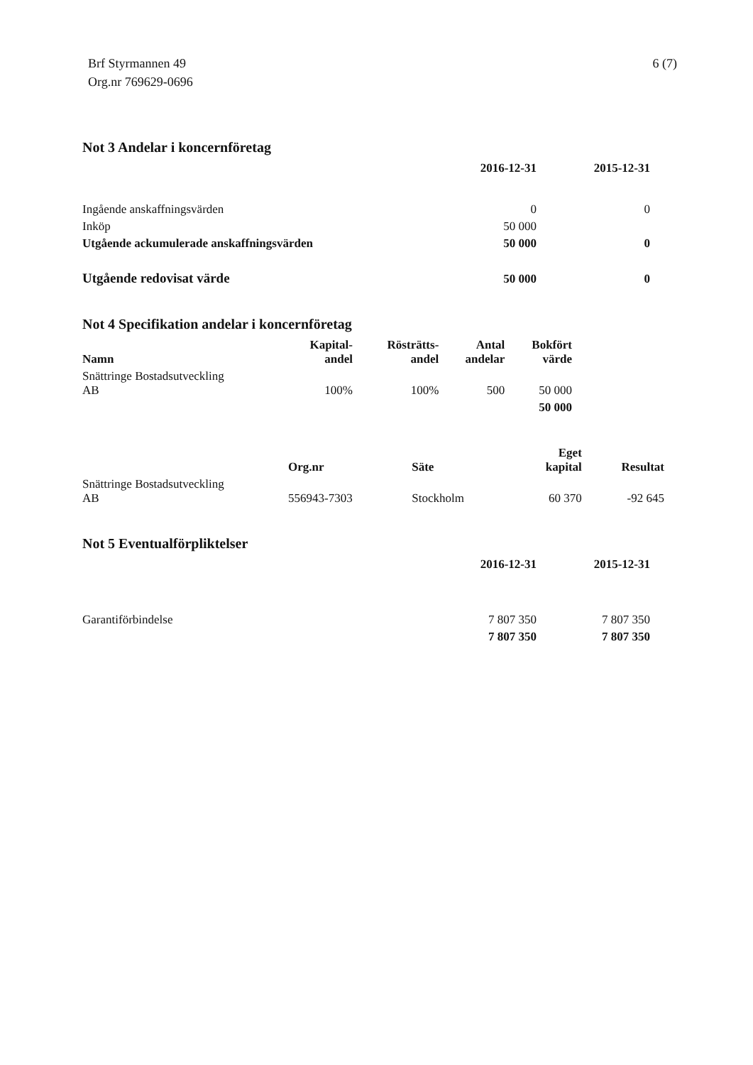Brf Styrmannen 49
Org.nr 769629-0696
6 (7)
Not 3 Andelar i koncernföretag
| | 2016-12-31 | 2015-12-31 |
| --- | --- | --- |
| Ingående anskaffningsvärden | 0 | 0 |
| Inköp | 50 000 | |
| Utgående ackumulerade anskaffningsvärden | 50 000 | 0 |
| Utgående redovisat värde | 50 000 | 0 |
Not 4 Specifikation andelar i koncernföretag
| Namn | Kapital- andel | Rösträtts- andel | Antal andelar | Bokfört värde |
| --- | --- | --- | --- | --- |
| Snättringe Bostadsutveckling AB | 100% | 100% | 500 | 50 000 |
| | | | | 50 000 |
| | Org.nr | Säte | Eget kapital | Resultat |
| --- | --- | --- | --- | --- |
| Snättringe Bostadsutveckling AB | 556943-7303 | Stockholm | 60 370 | -92 645 |
Not 5 Eventualförpliktelser
| | 2016-12-31 | 2015-12-31 |
| --- | --- | --- |
| Garantiförbindelse | 7 807 350 | 7 807 350 |
| | 7 807 350 | 7 807 350 |